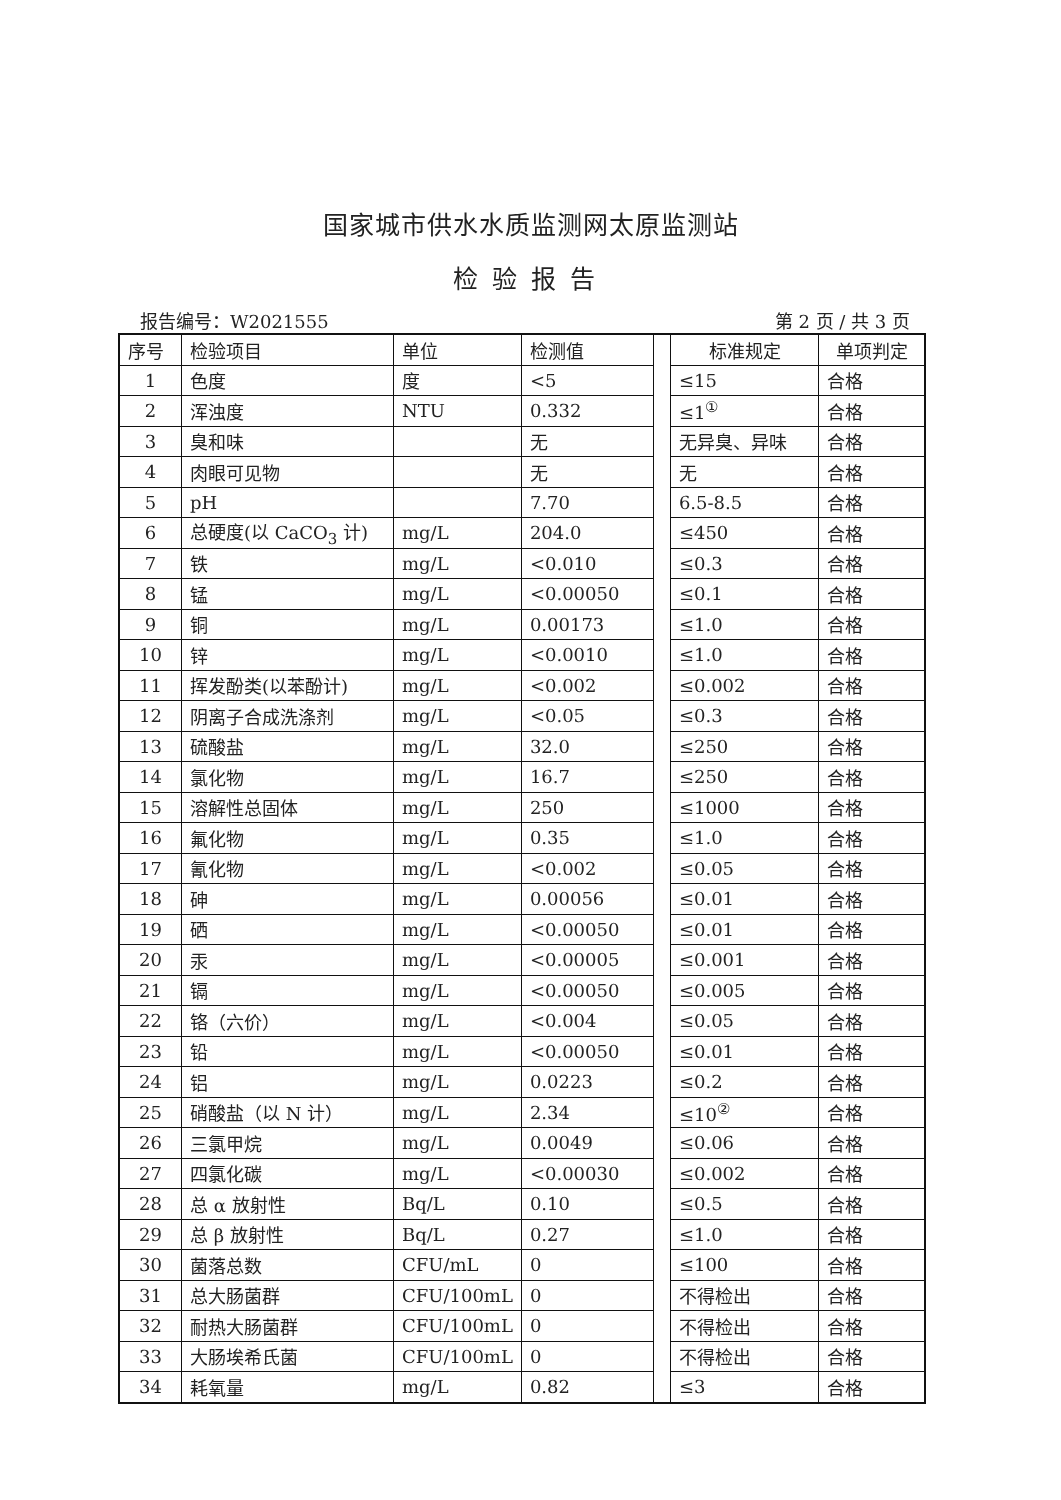国家城市供水水质监测网太原监测站
检验报告
报告编号：W2021555 第 2 页 / 共 3 页
| 序号 | 检验项目 | 单位 | 检测值 | | 标准规定 | 单项判定 |
| --- | --- | --- | --- | --- | --- | --- |
| 1 | 色度 | 度 | <5 | | ≤15 | 合格 |
| 2 | 浑浊度 | NTU | 0.332 | | ≤1<sup>①</sup> | 合格 |
| 3 | 臭和味 | | 无 | | 无异臭、异味 | 合格 |
| 4 | 肉眼可见物 | | 无 | | 无 | 合格 |
| 5 | pH | | 7.70 | | 6.5-8.5 | 合格 |
| 6 | 总硬度(以 CaCO<sub>3</sub> 计) | mg/L | 204.0 | | ≤450 | 合格 |
| 7 | 铁 | mg/L | <0.010 | | ≤0.3 | 合格 |
| 8 | 锰 | mg/L | <0.00050 | | ≤0.1 | 合格 |
| 9 | 铜 | mg/L | 0.00173 | | ≤1.0 | 合格 |
| 10 | 锌 | mg/L | <0.0010 | | ≤1.0 | 合格 |
| 11 | 挥发酚类(以苯酚计) | mg/L | <0.002 | | ≤0.002 | 合格 |
| 12 | 阴离子合成洗涤剂 | mg/L | <0.05 | | ≤0.3 | 合格 |
| 13 | 硫酸盐 | mg/L | 32.0 | | ≤250 | 合格 |
| 14 | 氯化物 | mg/L | 16.7 | | ≤250 | 合格 |
| 15 | 溶解性总固体 | mg/L | 250 | | ≤1000 | 合格 |
| 16 | 氟化物 | mg/L | 0.35 | | ≤1.0 | 合格 |
| 17 | 氰化物 | mg/L | <0.002 | | ≤0.05 | 合格 |
| 18 | 砷 | mg/L | 0.00056 | | ≤0.01 | 合格 |
| 19 | 硒 | mg/L | <0.00050 | | ≤0.01 | 合格 |
| 20 | 汞 | mg/L | <0.00005 | | ≤0.001 | 合格 |
| 21 | 镉 | mg/L | <0.00050 | | ≤0.005 | 合格 |
| 22 | 铬（六价） | mg/L | <0.004 | | ≤0.05 | 合格 |
| 23 | 铅 | mg/L | <0.00050 | | ≤0.01 | 合格 |
| 24 | 铝 | mg/L | 0.0223 | | ≤0.2 | 合格 |
| 25 | 硝酸盐（以 N 计） | mg/L | 2.34 | | ≤10<sup>②</sup> | 合格 |
| 26 | 三氯甲烷 | mg/L | 0.0049 | | ≤0.06 | 合格 |
| 27 | 四氯化碳 | mg/L | <0.00030 | | ≤0.002 | 合格 |
| 28 | 总 α 放射性 | Bq/L | 0.10 | | ≤0.5 | 合格 |
| 29 | 总 β 放射性 | Bq/L | 0.27 | | ≤1.0 | 合格 |
| 30 | 菌落总数 | CFU/mL | 0 | | ≤100 | 合格 |
| 31 | 总大肠菌群 | CFU/100mL | 0 | | 不得检出 | 合格 |
| 32 | 耐热大肠菌群 | CFU/100mL | 0 | | 不得检出 | 合格 |
| 33 | 大肠埃希氏菌 | CFU/100mL | 0 | | 不得检出 | 合格 |
| 34 | 耗氧量 | mg/L | 0.82 | | ≤3 | 合格 |